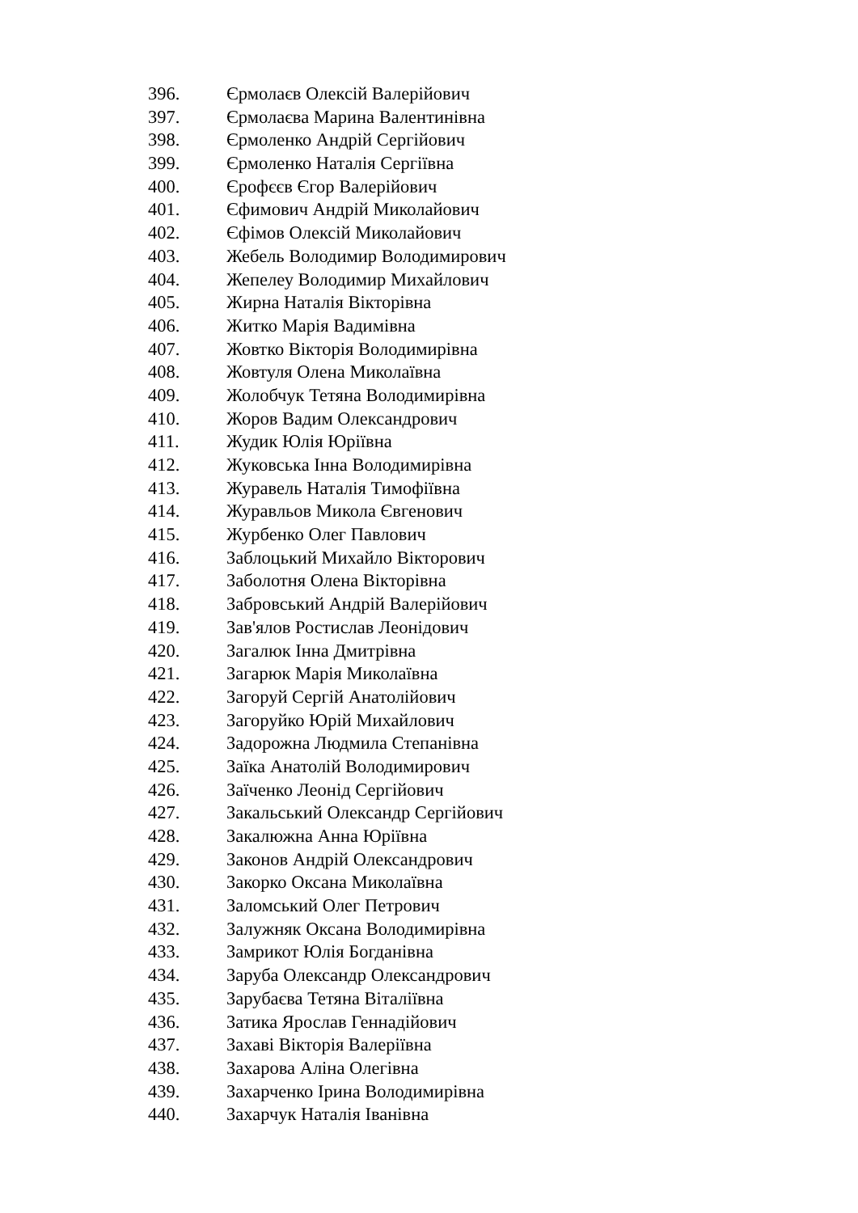396. Єрмолаєв Олексій Валерійович
397. Єрмолаєва Марина Валентинівна
398. Єрмоленко Андрій Сергійович
399. Єрмоленко Наталія Сергіївна
400. Єрофєєв Єгор Валерійович
401. Єфимович Андрій Миколайович
402. Єфімов Олексій Миколайович
403. Жебель Володимир Володимирович
404. Жепелеу Володимир Михайлович
405. Жирна Наталія Вікторівна
406. Житко Марія Вадимівна
407. Жовтко Вікторія Володимирівна
408. Жовтуля Олена Миколаївна
409. Жолобчук Тетяна Володимирівна
410. Жоров Вадим Олександрович
411. Жудик Юлія Юріївна
412. Жуковська Інна Володимирівна
413. Журавель Наталія Тимофіївна
414. Журавльов Микола Євгенович
415. Журбенко Олег Павлович
416. Заблоцький Михайло Вікторович
417. Заболотня Олена Вікторівна
418. Забровський Андрій Валерійович
419. Зав'ялов Ростислав Леонідович
420. Загалюк Інна Дмитрівна
421. Загарюк Марія Миколаївна
422. Загоруй Сергій Анатолійович
423. Загоруйко Юрій Михайлович
424. Задорожна Людмила Степанівна
425. Заїка Анатолій Володимирович
426. Заїченко Леонід Сергійович
427. Закальський Олександр Сергійович
428. Закалюжна Анна Юріївна
429. Законов Андрій Олександрович
430. Закорко Оксана Миколаївна
431. Заломський Олег Петрович
432. Залужняк Оксана Володимирівна
433. Замрикот Юлія Богданівна
434. Заруба Олександр Олександрович
435. Зарубаєва Тетяна Віталіївна
436. Затика Ярослав Геннадійович
437. Захаві Вікторія Валеріївна
438. Захарова Аліна Олегівна
439. Захарченко Ірина Володимирівна
440. Захарчук Наталія Іванівна